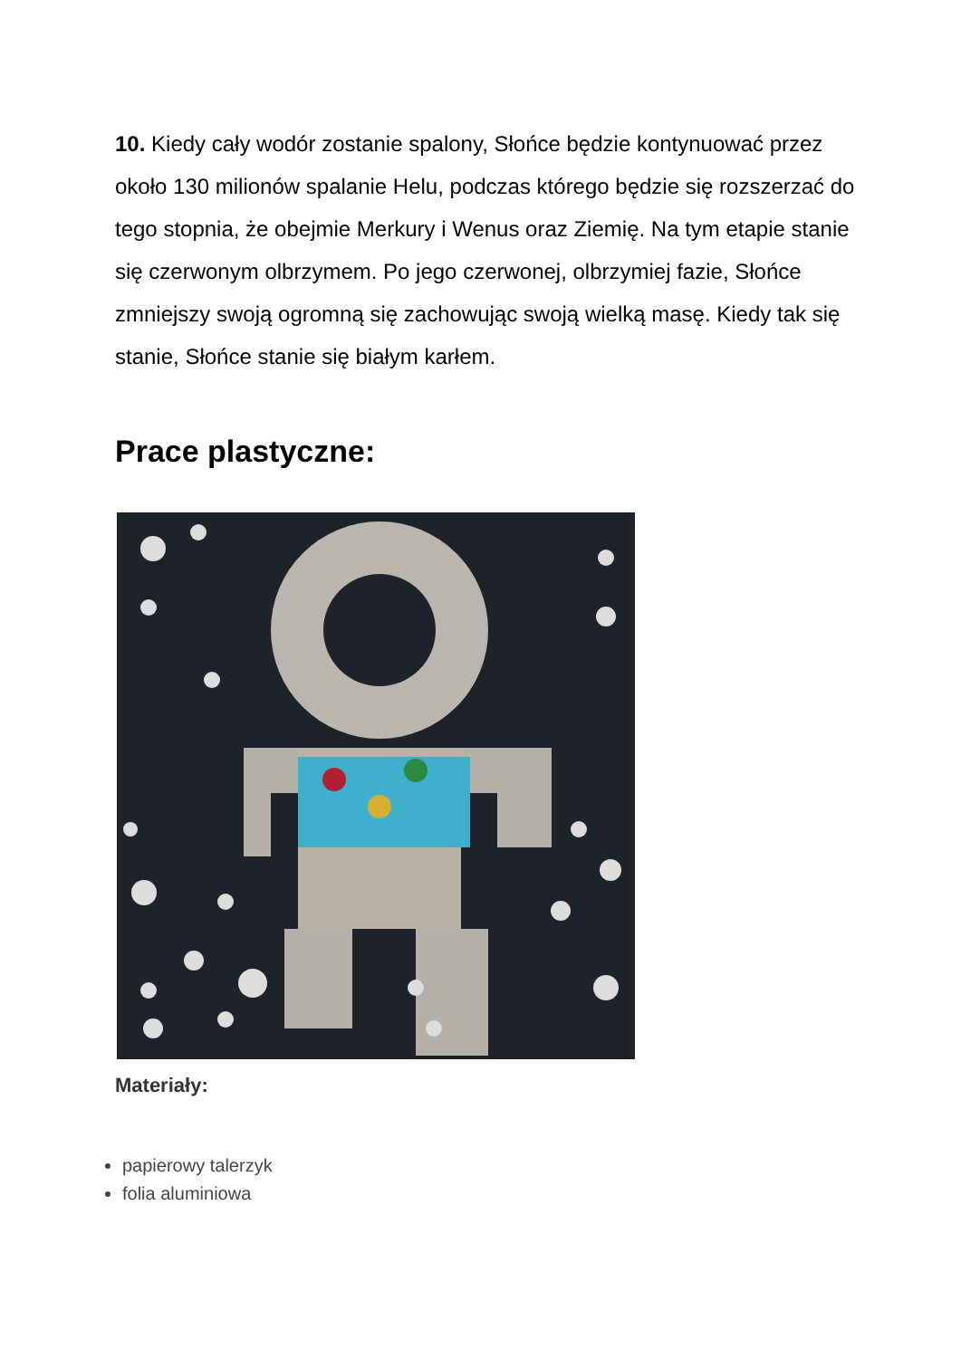10. Kiedy cały wodór zostanie spalony, Słońce będzie kontynuować przez około 130 milionów spalanie Helu, podczas którego będzie się rozszerzać do tego stopnia, że obejmie Merkury i Wenus oraz Ziemię. Na tym etapie stanie się czerwonym olbrzymem. Po jego czerwonej, olbrzymiej fazie, Słońce zmniejszy swoją ogromną się zachowując swoją wielką masę. Kiedy tak się stanie, Słońce stanie się białym karłem.
Prace plastyczne:
Materiały:
papierowy talerzyk
folia aluminiowa